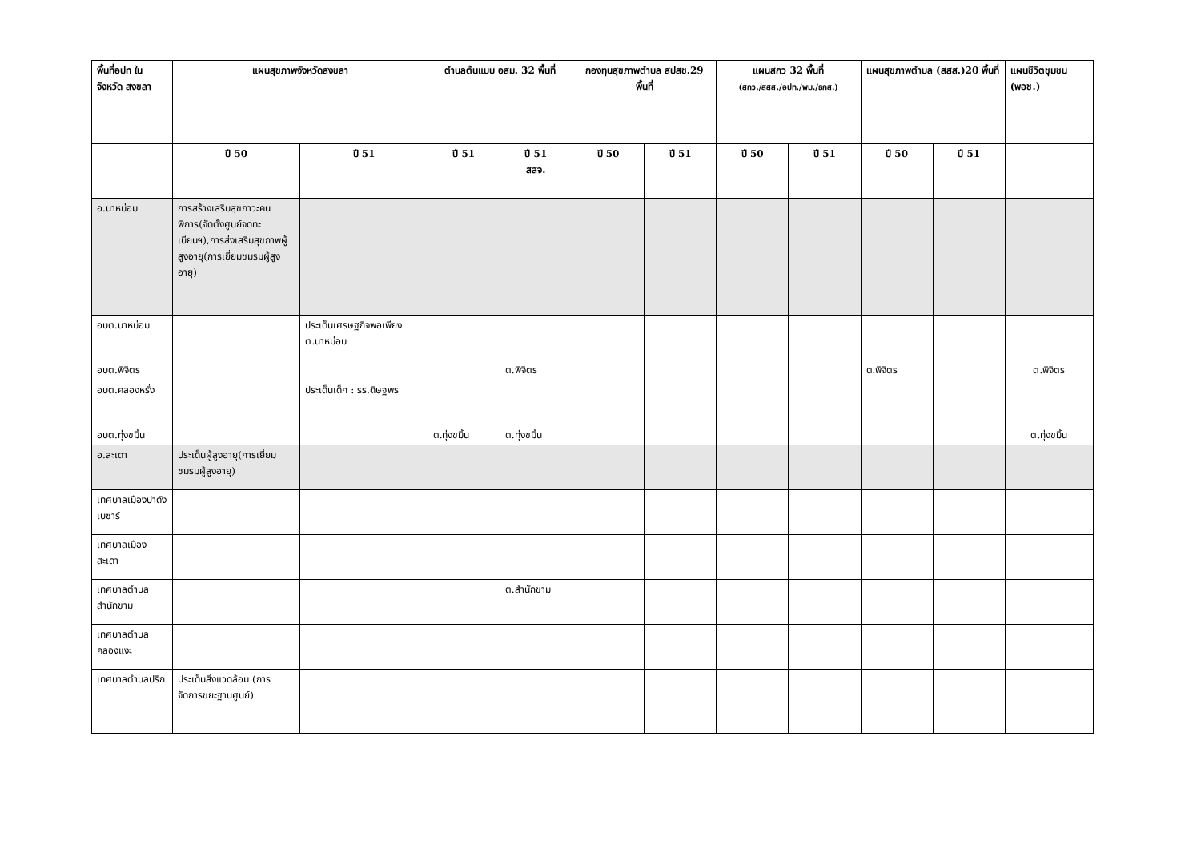| พื้นที่อปท ในจังหวัด สงขลา | แผนสุขภาพจังหวัดสงขลา | | ตำบลต้นแบบ อสม. 32 พื้นที่ | | กองทุนสุขภาพตำบล สปสช.29 พื้นที่ | | แผนสกว 32 พื้นที่ (สกว./สสส./อปท./พม./ธกส.) | | แผนสุขภาพตำบล (สสส.)20 พื้นที่ | | แผนชีวิตชุมชน (พอช.) |
| --- | --- | --- | --- | --- | --- | --- | --- | --- | --- | --- | --- |
| | ปี 50 | ปี 51 | ปี 51 | ปี 51 สสจ. | ปี 50 | ปี 51 | ปี 50 | ปี 51 | ปี 50 | ปี 51 | |
| อ.นาหม่อม | การสร้างเสริมสุขภาวะคนพิการ(จัดตั้งศูนย์จดทะเบียนฯ),การส่งเสริมสุขภาพผู้สูงอายุ(การเยี่ยมชมรมผู้สูงอายุ) | | | | | | | | | | |
| อบต.นาหม่อม | | ประเด็นเศรษฐกิจพอเพียง ต.นาหม่อม | | | | | | | | | |
| อบต.พิจิตร | | | | ต.พิจิตร | | | | | ต.พิจิตร | | ต.พิจิตร |
| อบต.คลองหรั่ง | | ประเด็นเด็ก : รร.ดิษฐพร | | | | | | | | | |
| อบต.ทุ่งขมิ้น | | | ต.ทุ่งขมิ้น | ต.ทุ่งขมิ้น | | | | | | | ต.ทุ่งขมิ้น |
| อ.สะเดา | ประเด็นผู้สูงอายุ(การเยี่ยมชมรมผู้สูงอายุ) | | | | | | | | | | |
| เทศบาลเมืองปาดังเบซาร์ | | | | | | | | | | | |
| เทศบาลเมืองสะเดา | | | | | | | | | | | |
| เทศบาลตำบลสำนักขาม | | | | ต.สำนักขาม | | | | | | | |
| เทศบาลตำบลคลองแงะ | | | | | | | | | | | |
| เทศบาลตำบลปริก | ประเด็นสิ่งแวดล้อม (การจัดการขยะฐานศูนย์) | | | | | | | | | | |